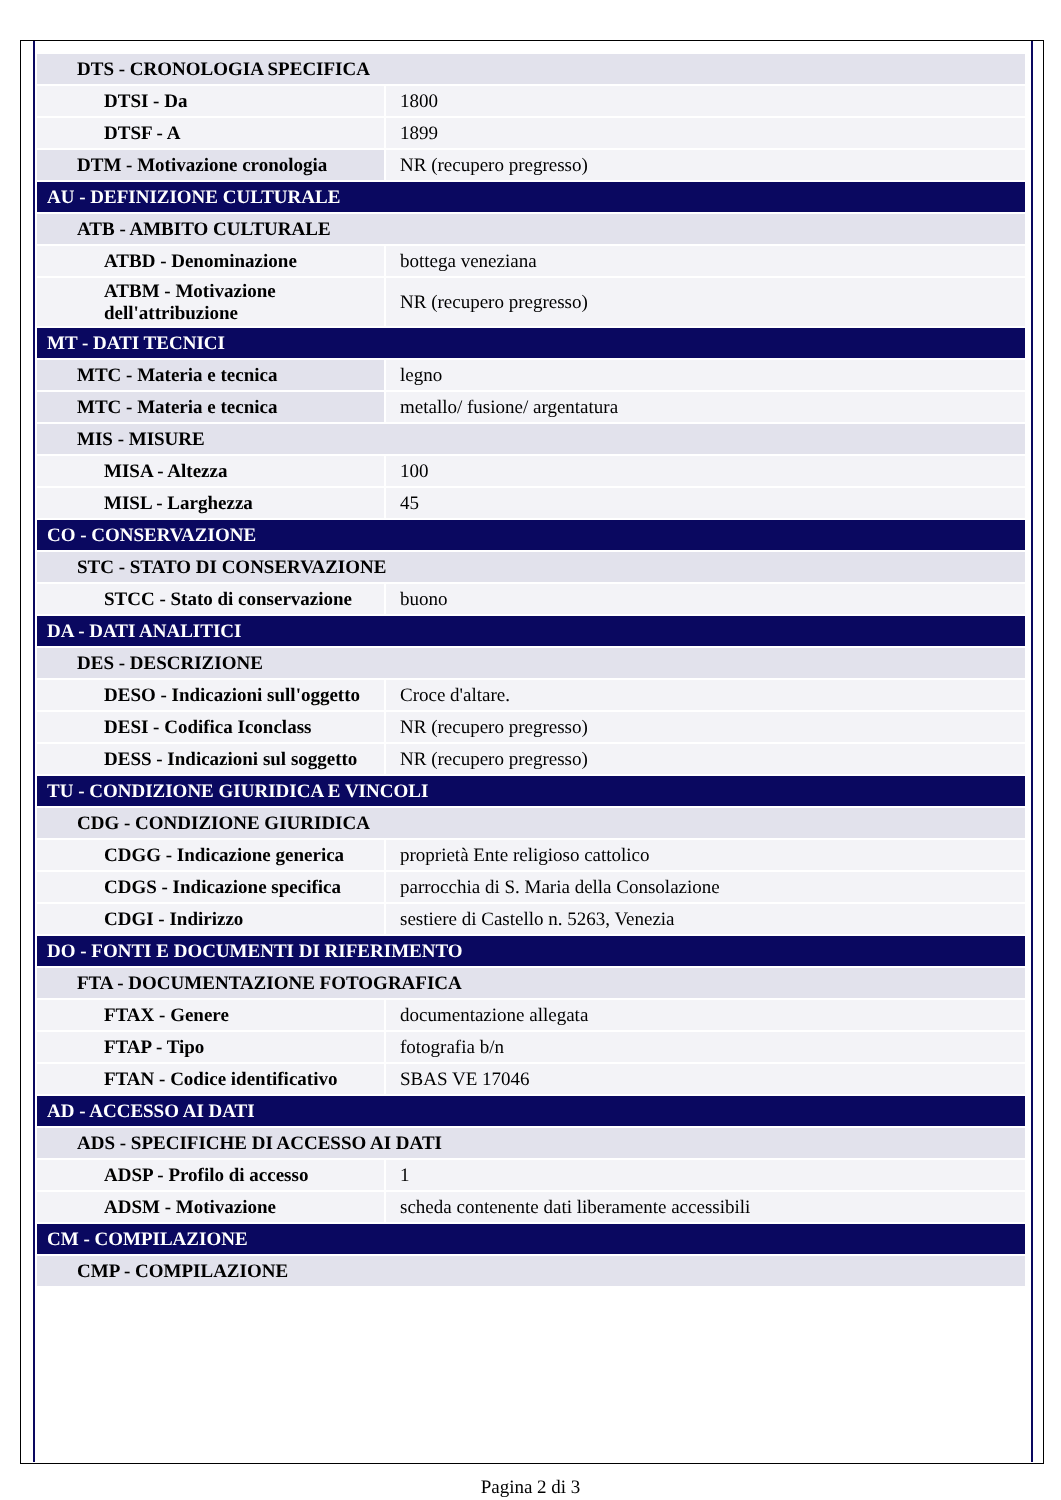| DTS - CRONOLOGIA SPECIFICA | |
| DTSI - Da | 1800 |
| DTSF - A | 1899 |
| DTM - Motivazione cronologia | NR (recupero pregresso) |
| AU - DEFINIZIONE CULTURALE | |
| ATB - AMBITO CULTURALE | |
| ATBD - Denominazione | bottega veneziana |
| ATBM - Motivazione dell'attribuzione | NR (recupero pregresso) |
| MT - DATI TECNICI | |
| MTC - Materia e tecnica | legno |
| MTC - Materia e tecnica | metallo/ fusione/ argentatura |
| MIS - MISURE | |
| MISA - Altezza | 100 |
| MISL - Larghezza | 45 |
| CO - CONSERVAZIONE | |
| STC - STATO DI CONSERVAZIONE | |
| STCC - Stato di conservazione | buono |
| DA - DATI ANALITICI | |
| DES - DESCRIZIONE | |
| DESO - Indicazioni sull'oggetto | Croce d'altare. |
| DESI - Codifica Iconclass | NR (recupero pregresso) |
| DESS - Indicazioni sul soggetto | NR (recupero pregresso) |
| TU - CONDIZIONE GIURIDICA E VINCOLI | |
| CDG - CONDIZIONE GIURIDICA | |
| CDGG - Indicazione generica | proprietà Ente religioso cattolico |
| CDGS - Indicazione specifica | parrocchia di S. Maria della Consolazione |
| CDGI - Indirizzo | sestiere di Castello n. 5263, Venezia |
| DO - FONTI E DOCUMENTI DI RIFERIMENTO | |
| FTA - DOCUMENTAZIONE FOTOGRAFICA | |
| FTAX - Genere | documentazione allegata |
| FTAP - Tipo | fotografia b/n |
| FTAN - Codice identificativo | SBAS VE 17046 |
| AD - ACCESSO AI DATI | |
| ADS - SPECIFICHE DI ACCESSO AI DATI | |
| ADSP - Profilo di accesso | 1 |
| ADSM - Motivazione | scheda contenente dati liberamente accessibili |
| CM - COMPILAZIONE | |
| CMP - COMPILAZIONE | |
Pagina 2 di 3